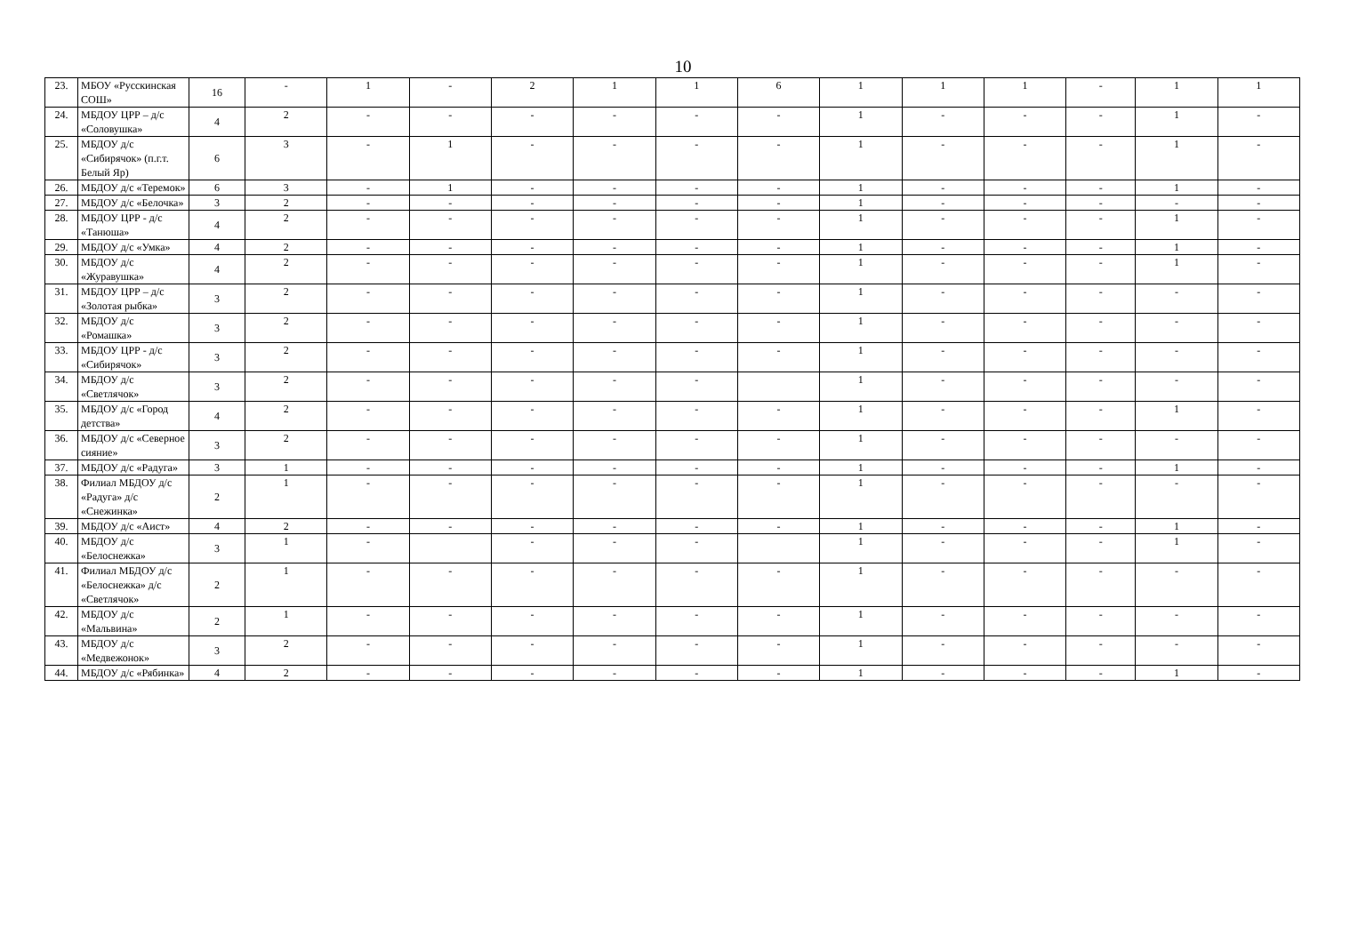10
| 23. | МБОУ «Русскинская СОШ» | 16 | - | 1 | - | 2 | 1 | 1 | 6 | 1 | 1 | 1 | - | 1 | 1 |
| 24. | МБДОУ ЦРР – д/с «Соловушка» | 4 | 2 | - | - | - | - | - | - | 1 | - | - | - | 1 | - |
| 25. | МБДОУ д/с «Сибирячок» (п.г.т. Белый Яр) | 6 | 3 | - | 1 | - | - | - | - | 1 | - | - | - | 1 | - |
| 26. | МБДОУ д/с «Теремок» | 6 | 3 | - | 1 | - | - | - | - | 1 | - | - | - | 1 | - |
| 27. | МБДОУ д/с «Белочка» | 3 | 2 | - | - | - | - | - | - | 1 | - | - | - | - | - |
| 28. | МБДОУ ЦРР - д/с «Танюша» | 4 | 2 | - | - | - | - | - | - | 1 | - | - | - | 1 | - |
| 29. | МБДОУ д/с «Умка» | 4 | 2 | - | - | - | - | - | - | 1 | - | - | - | 1 | - |
| 30. | МБДОУ д/с «Журавушка» | 4 | 2 | - | - | - | - | - | - | 1 | - | - | - | 1 | - |
| 31. | МБДОУ ЦРР – д/с «Золотая рыбка» | 3 | 2 | - | - | - | - | - | - | 1 | - | - | - | - | - |
| 32. | МБДОУ д/с «Ромашка» | 3 | 2 | - | - | - | - | - | - | 1 | - | - | - | - | - |
| 33. | МБДОУ ЦРР - д/с «Сибирячок» | 3 | 2 | - | - | - | - | - | - | 1 | - | - | - | - | - |
| 34. | МБДОУ д/с «Светлячок» | 3 | 2 | - | - | - | - | - | | 1 | - | - | - | - | - |
| 35. | МБДОУ д/с «Город детства» | 4 | 2 | - | - | - | - | - | - | 1 | - | - | - | 1 | - |
| 36. | МБДОУ д/с «Северное сияние» | 3 | 2 | - | - | - | - | - | - | 1 | - | - | - | - | - |
| 37. | МБДОУ д/с «Радуга» | 3 | 1 | - | - | - | - | - | - | 1 | - | - | - | 1 | - |
| 38. | Филиал МБДОУ д/с «Радуга» д/с «Снежинка» | 2 | 1 | - | - | - | - | - | - | 1 | - | - | - | - | - |
| 39. | МБДОУ д/с «Аист» | 4 | 2 | - | - | - | - | - | - | 1 | - | - | - | 1 | - |
| 40. | МБДОУ д/с «Белоснежка» | 3 | 1 | - | | - | - | - | | 1 | - | - | - | 1 | - |
| 41. | Филиал МБДОУ д/с «Белоснежка» д/с «Светлячок» | 2 | 1 | - | - | - | - | - | - | 1 | - | - | - | - | - |
| 42. | МБДОУ д/с «Мальвина» | 2 | 1 | - | - | - | - | - | - | 1 | - | - | - | - | - |
| 43. | МБДОУ д/с «Медвежонок» | 3 | 2 | - | - | - | - | - | - | 1 | - | - | - | - | - |
| 44. | МБДОУ д/с «Рябинка» | 4 | 2 | - | - | - | - | - | - | 1 | - | - | - | 1 | - |